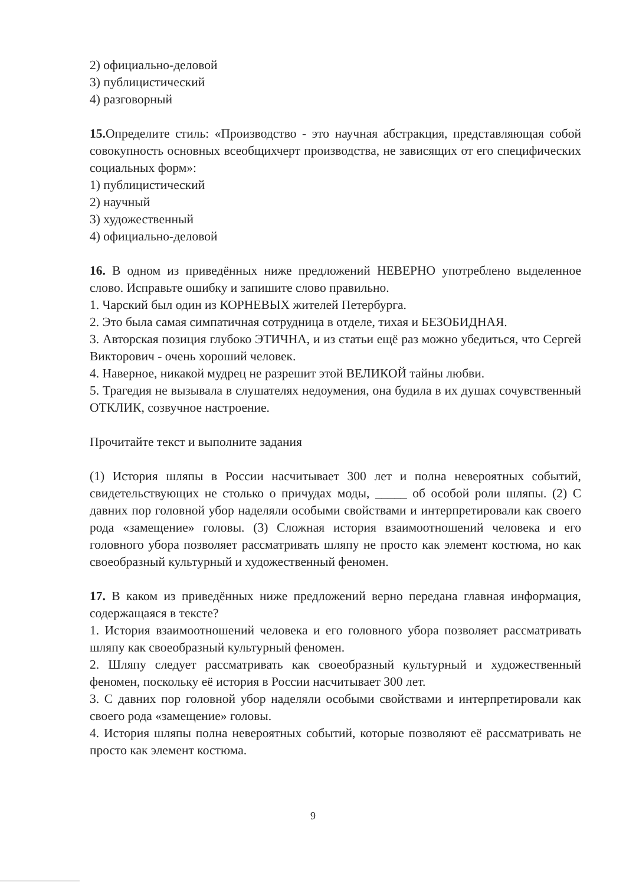2) официально-деловой
3) публицистический
4) разговорный
15. Определите стиль: «Производство - это научная абстракция, представляющая собой совокупность основных всеобщихчерт производства, не зависящих от его специфических социальных форм»:
1) публицистический
2) научный
3) художественный
4) официально-деловой
16. В одном из приведённых ниже предложений НЕВЕРНО употреблено выделенное слово. Исправьте ошибку и запишите слово правильно.
1. Чарский был один из КОРНЕВЫХ жителей Петербурга.
2. Это была самая симпатичная сотрудница в отделе, тихая и БЕЗОБИДНАЯ.
3. Авторская позиция глубоко ЭТИЧНА, и из статьи ещё раз можно убедиться, что Сергей Викторович - очень хороший человек.
4. Наверное, никакой мудрец не разрешит этой ВЕЛИКОЙ тайны любви.
5. Трагедия не вызывала в слушателях недоумения, она будила в их душах сочувственный ОТКЛИК, созвучное настроение.
Прочитайте текст и выполните задания
(1) История шляпы в России насчитывает 300 лет и полна невероятных событий, свидетельствующих не столько о причудах моды, _____ об особой роли шляпы. (2) С давних пор головной убор наделяли особыми свойствами и интерпретировали как своего рода «замещение» головы. (3) Сложная история взаимоотношений человека и его головного убора позволяет рассматривать шляпу не просто как элемент костюма, но как своеобразный культурный и художественный феномен.
17. В каком из приведённых ниже предложений верно передана главная информация, содержащаяся в тексте?
1. История взаимоотношений человека и его головного убора позволяет рассматривать шляпу как своеобразный культурный феномен.
2. Шляпу следует рассматривать как своеобразный культурный и художественный феномен, поскольку её история в России насчитывает 300 лет.
3. С давних пор головной убор наделяли особыми свойствами и интерпретировали как своего рода «замещение» головы.
4. История шляпы полна невероятных событий, которые позволяют её рассматривать не просто как элемент костюма.
9